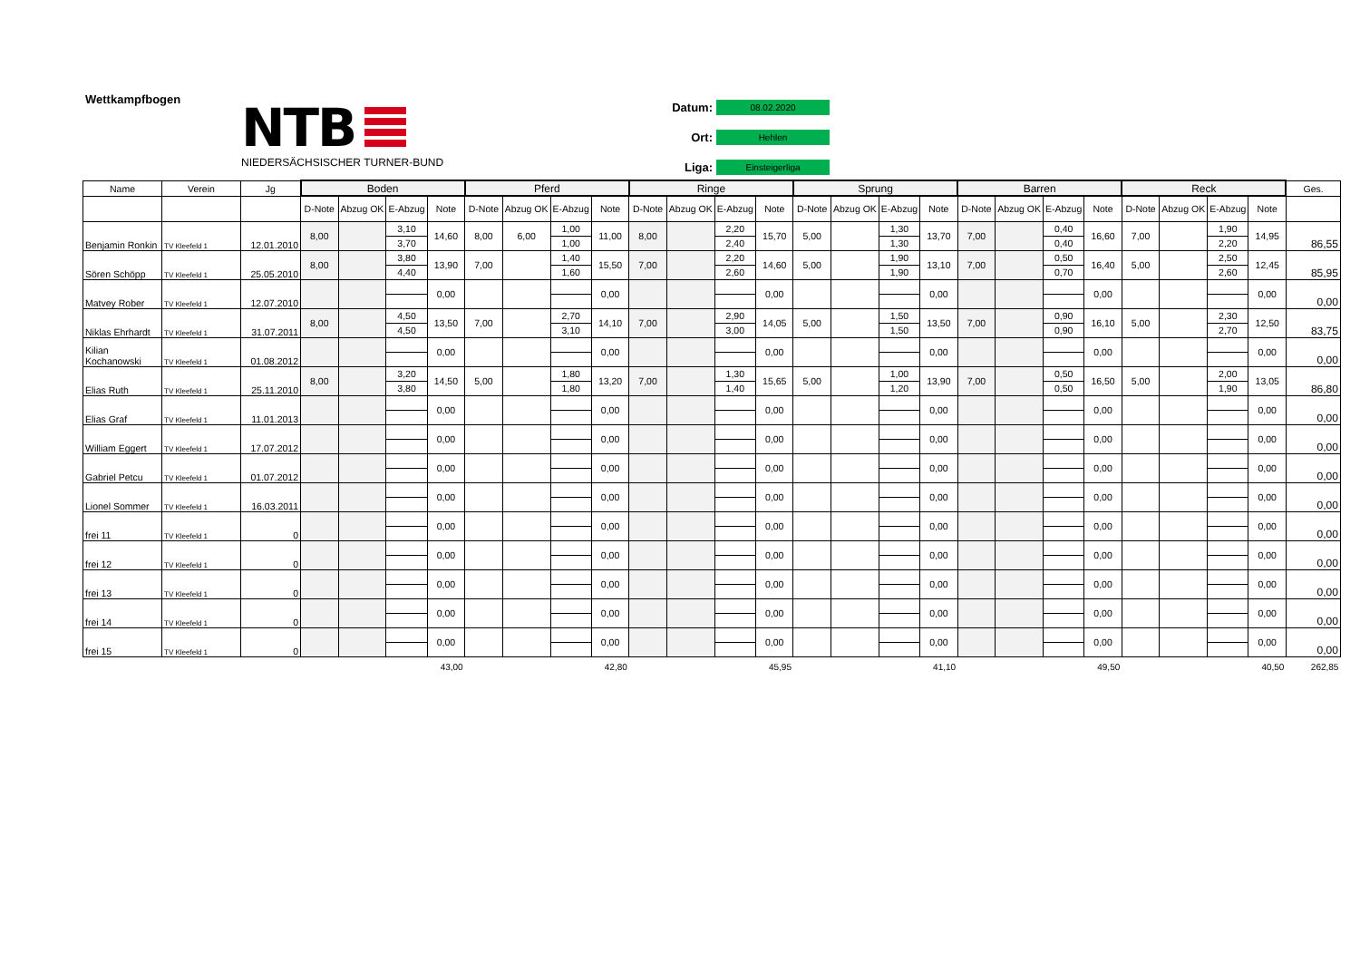Wettkampfbogen
NTB
NIEDERSÄCHSISCHER TURNER-BUND
Datum: 08.02.2020
Ort: Hehlen
Liga: Einsteigerliga
| Name | Verein | Jg | Boden | | | | Pferd | | | | Ringe | | | | Sprung | | | | Barren | | | | Reck | | | | Ges. |
| --- | --- | --- | --- | --- | --- | --- | --- | --- | --- | --- | --- | --- | --- | --- | --- | --- | --- | --- | --- | --- | --- | --- | --- | --- | --- | --- | --- |
| | | | D-Note | Abzug OK | E-Abzug | Note | D-Note | Abzug OK | E-Abzug | Note | D-Note | Abzug OK | E-Abzug | Note | D-Note | Abzug OK | E-Abzug | Note | D-Note | Abzug OK | E-Abzug | Note | D-Note | Abzug OK | E-Abzug | Note | |
| Benjamin Ronkin | TV Kleefeld 1 | 12.01.2010 | 8,00 | | 3,10 | 14,60 | 8,00 | 6,00 | 1,00 | 11,00 | 8,00 | | 2,20 | 15,70 | 5,00 | | 1,30 | 13,70 | 7,00 | | 0,40 | 16,60 | 7,00 | | 1,90 | 14,95 | 86,55 |
| | | | | | 3,70 | | | | 1,00 | | | | 2,40 | | | | 1,30 | | | | 0,40 | | | | 2,20 | | |
| Sören Schöpp | TV Kleefeld 1 | 25.05.2010 | 8,00 | | 3,80 | 13,90 | 7,00 | | 1,40 | 15,50 | 7,00 | | 2,20 | 14,60 | 5,00 | | 1,90 | 13,10 | 7,00 | | 0,50 | 16,40 | 5,00 | | 2,50 | 12,45 | 85,95 |
| | | | | | 4,40 | | | | 1,60 | | | | 2,60 | | | | 1,90 | | | | 0,70 | | | | 2,60 | | |
| Matvey Rober | TV Kleefeld 1 | 12.07.2010 | | | | 0,00 | | | | 0,00 | | | | 0,00 | | | | 0,00 | | | | 0,00 | | | | 0,00 | 0,00 |
| Niklas Ehrhardt | TV Kleefeld 1 | 31.07.2011 | 8,00 | | 4,50 | 13,50 | 7,00 | | 2,70 | 14,10 | 7,00 | | 2,90 | 14,05 | 5,00 | | 1,50 | 13,50 | 7,00 | | 0,90 | 16,10 | 5,00 | | 2,30 | 12,50 | 83,75 |
| | | | | | 4,50 | | | | 3,10 | | | | 3,00 | | | | 1,50 | | | | 0,90 | | | | 2,70 | | |
| Kilian Kochanowski | TV Kleefeld 1 | 01.08.2012 | | | | 0,00 | | | | 0,00 | | | | 0,00 | | | | 0,00 | | | | 0,00 | | | | 0,00 | 0,00 |
| Elias Ruth | TV Kleefeld 1 | 25.11.2010 | 8,00 | | 3,20 | 14,50 | 5,00 | | 1,80 | 13,20 | 7,00 | | 1,30 | 15,65 | 5,00 | | 1,00 | 13,90 | 7,00 | | 0,50 | 16,50 | 5,00 | | 2,00 | 13,05 | 86,80 |
| | | | | | 3,80 | | | | 1,80 | | | | 1,40 | | | | 1,20 | | | | 0,50 | | | | 1,90 | | |
| Elias Graf | TV Kleefeld 1 | 11.01.2013 | | | | 0,00 | | | | 0,00 | | | | 0,00 | | | | 0,00 | | | | 0,00 | | | | 0,00 | 0,00 |
| William Eggert | TV Kleefeld 1 | 17.07.2012 | | | | 0,00 | | | | 0,00 | | | | 0,00 | | | | 0,00 | | | | 0,00 | | | | 0,00 | 0,00 |
| Gabriel Petcu | TV Kleefeld 1 | 01.07.2012 | | | | 0,00 | | | | 0,00 | | | | 0,00 | | | | 0,00 | | | | 0,00 | | | | 0,00 | 0,00 |
| Lionel Sommer | TV Kleefeld 1 | 16.03.2011 | | | | 0,00 | | | | 0,00 | | | | 0,00 | | | | 0,00 | | | | 0,00 | | | | 0,00 | 0,00 |
| frei 11 | TV Kleefeld 1 | 0 | | | | 0,00 | | | | 0,00 | | | | 0,00 | | | | 0,00 | | | | 0,00 | | | | 0,00 | 0,00 |
| frei 12 | TV Kleefeld 1 | 0 | | | | 0,00 | | | | 0,00 | | | | 0,00 | | | | 0,00 | | | | 0,00 | | | | 0,00 | 0,00 |
| frei 13 | TV Kleefeld 1 | 0 | | | | 0,00 | | | | 0,00 | | | | 0,00 | | | | 0,00 | | | | 0,00 | | | | 0,00 | 0,00 |
| frei 14 | TV Kleefeld 1 | 0 | | | | 0,00 | | | | 0,00 | | | | 0,00 | | | | 0,00 | | | | 0,00 | | | | 0,00 | 0,00 |
| frei 15 | TV Kleefeld 1 | 0 | | | | 0,00 | | | | 0,00 | | | | 0,00 | | | | 0,00 | | | | 0,00 | | | | 0,00 | 0,00 |
| | | | | | | 43,00 | | | | 42,80 | | | | 45,95 | | | | 41,10 | | | | 49,50 | | | | 40,50 | 262,85 |